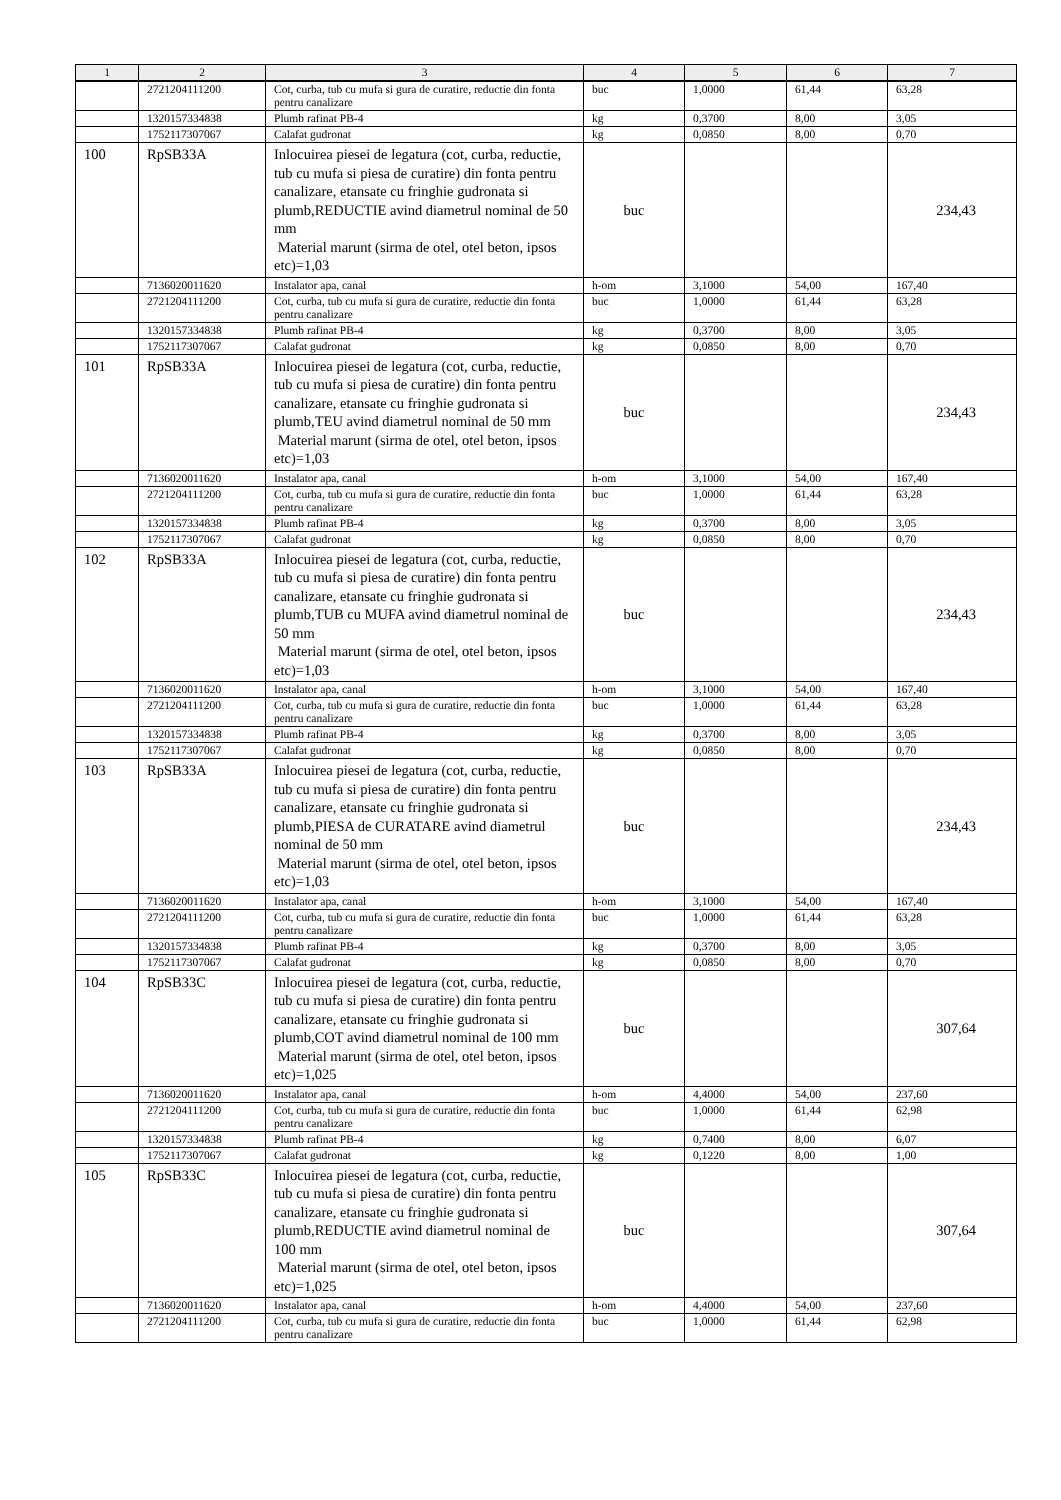| 1 | 2 | 3 | 4 | 5 | 6 | 7 |
| --- | --- | --- | --- | --- | --- | --- |
| | 2721204111200 | Cot, curba, tub cu mufa si gura de curatire, reductie din fonta pentru canalizare | buc | 1,0000 | 61,44 | 63,28 |
| | 1320157334838 | Plumb rafinat PB-4 | kg | 0,3700 | 8,00 | 3,05 |
| | 1752117307067 | Calafat gudronat | kg | 0,0850 | 8,00 | 0,70 |
| 100 | RpSB33A | Inlocuirea piesei de legatura (cot, curba, reductie, tub cu mufa si piesa de curatire) din fonta pentru canalizare, etansate cu fringhie gudronata si plumb,REDUCTIE avind diametrul nominal de 50 mm Material marunt (sirma de otel, otel beton, ipsos etc)=1,03 | buc | | | 234,43 |
| | 7136020011620 | Instalator apa, canal | h-om | 3,1000 | 54,00 | 167,40 |
| | 2721204111200 | Cot, curba, tub cu mufa si gura de curatire, reductie din fonta pentru canalizare | buc | 1,0000 | 61,44 | 63,28 |
| | 1320157334838 | Plumb rafinat PB-4 | kg | 0,3700 | 8,00 | 3,05 |
| | 1752117307067 | Calafat gudronat | kg | 0,0850 | 8,00 | 0,70 |
| 101 | RpSB33A | Inlocuirea piesei de legatura (cot, curba, reductie, tub cu mufa si piesa de curatire) din fonta pentru canalizare, etansate cu fringhie gudronata si plumb,TEU avind diametrul nominal de 50 mm Material marunt (sirma de otel, otel beton, ipsos etc)=1,03 | buc | | | 234,43 |
| | 7136020011620 | Instalator apa, canal | h-om | 3,1000 | 54,00 | 167,40 |
| | 2721204111200 | Cot, curba, tub cu mufa si gura de curatire, reductie din fonta pentru canalizare | buc | 1,0000 | 61,44 | 63,28 |
| | 1320157334838 | Plumb rafinat PB-4 | kg | 0,3700 | 8,00 | 3,05 |
| | 1752117307067 | Calafat gudronat | kg | 0,0850 | 8,00 | 0,70 |
| 102 | RpSB33A | Inlocuirea piesei de legatura (cot, curba, reductie, tub cu mufa si piesa de curatire) din fonta pentru canalizare, etansate cu fringhie gudronata si plumb,TUB cu MUFA avind diametrul nominal de 50 mm Material marunt (sirma de otel, otel beton, ipsos etc)=1,03 | buc | | | 234,43 |
| | 7136020011620 | Instalator apa, canal | h-om | 3,1000 | 54,00 | 167,40 |
| | 2721204111200 | Cot, curba, tub cu mufa si gura de curatire, reductie din fonta pentru canalizare | buc | 1,0000 | 61,44 | 63,28 |
| | 1320157334838 | Plumb rafinat PB-4 | kg | 0,3700 | 8,00 | 3,05 |
| | 1752117307067 | Calafat gudronat | kg | 0,0850 | 8,00 | 0,70 |
| 103 | RpSB33A | Inlocuirea piesei de legatura (cot, curba, reductie, tub cu mufa si piesa de curatire) din fonta pentru canalizare, etansate cu fringhie gudronata si plumb,PIESA de CURATARE avind diametrul nominal de 50 mm Material marunt (sirma de otel, otel beton, ipsos etc)=1,03 | buc | | | 234,43 |
| | 7136020011620 | Instalator apa, canal | h-om | 3,1000 | 54,00 | 167,40 |
| | 2721204111200 | Cot, curba, tub cu mufa si gura de curatire, reductie din fonta pentru canalizare | buc | 1,0000 | 61,44 | 63,28 |
| | 1320157334838 | Plumb rafinat PB-4 | kg | 0,3700 | 8,00 | 3,05 |
| | 1752117307067 | Calafat gudronat | kg | 0,0850 | 8,00 | 0,70 |
| 104 | RpSB33C | Inlocuirea piesei de legatura (cot, curba, reductie, tub cu mufa si piesa de curatire) din fonta pentru canalizare, etansate cu fringhie gudronata si plumb,COT avind diametrul nominal de 100 mm Material marunt (sirma de otel, otel beton, ipsos etc)=1,025 | buc | | | 307,64 |
| | 7136020011620 | Instalator apa, canal | h-om | 4,4000 | 54,00 | 237,60 |
| | 2721204111200 | Cot, curba, tub cu mufa si gura de curatire, reductie din fonta pentru canalizare | buc | 1,0000 | 61,44 | 62,98 |
| | 1320157334838 | Plumb rafinat PB-4 | kg | 0,7400 | 8,00 | 6,07 |
| | 1752117307067 | Calafat gudronat | kg | 0,1220 | 8,00 | 1,00 |
| 105 | RpSB33C | Inlocuirea piesei de legatura (cot, curba, reductie, tub cu mufa si piesa de curatire) din fonta pentru canalizare, etansate cu fringhie gudronata si plumb,REDUCTIE avind diametrul nominal de 100 mm Material marunt (sirma de otel, otel beton, ipsos etc)=1,025 | buc | | | 307,64 |
| | 7136020011620 | Instalator apa, canal | h-om | 4,4000 | 54,00 | 237,60 |
| | 2721204111200 | Cot, curba, tub cu mufa si gura de curatire, reductie din fonta pentru canalizare | buc | 1,0000 | 61,44 | 62,98 |